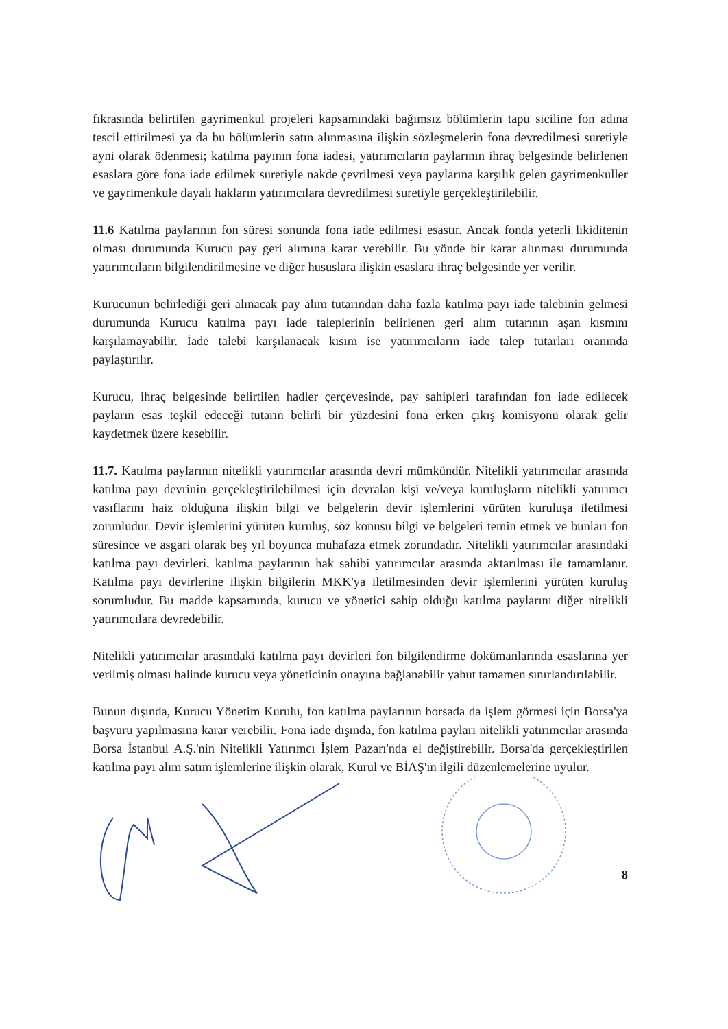fıkrasında belirtilen gayrimenkul projeleri kapsamındaki bağımsız bölümlerin tapu siciline fon adına tescil ettirilmesi ya da bu bölümlerin satın alınmasına ilişkin sözleşmelerin fona devredilmesi suretiyle ayni olarak ödenmesi; katılma payının fona iadesi, yatırımcıların paylarının ihraç belgesinde belirlenen esaslara göre fona iade edilmek suretiyle nakde çevrilmesi veya paylarına karşılık gelen gayrimenkuller ve gayrimenkule dayalı hakların yatırımcılara devredilmesi suretiyle gerçekleştirilebilir.
11.6 Katılma paylarının fon süresi sonunda fona iade edilmesi esastır. Ancak fonda yeterli likiditenin olması durumunda Kurucu pay geri alımına karar verebilir. Bu yönde bir karar alınması durumunda yatırımcıların bilgilendirilmesine ve diğer hususlara ilişkin esaslara ihraç belgesinde yer verilir.
Kurucunun belirlediği geri alınacak pay alım tutarından daha fazla katılma payı iade talebinin gelmesi durumunda Kurucu katılma payı iade taleplerinin belirlenen geri alım tutarının aşan kısmını karşılamayabilir. İade talebi karşılanacak kısım ise yatırımcıların iade talep tutarları oranında paylaştırılır.
Kurucu, ihraç belgesinde belirtilen hadler çerçevesinde, pay sahipleri tarafından fon iade edilecek payların esas teşkil edeceği tutarın belirli bir yüzdesini fona erken çıkış komisyonu olarak gelir kaydetmek üzere kesebilir.
11.7. Katılma paylarının nitelikli yatırımcılar arasında devri mümkündür. Nitelikli yatırımcılar arasında katılma payı devrinin gerçekleştirilebilmesi için devralan kişi ve/veya kuruluşların nitelikli yatırımcı vasıflarını haiz olduğuna ilişkin bilgi ve belgelerin devir işlemlerini yürüten kuruluşa iletilmesi zorunludur. Devir işlemlerini yürüten kuruluş, söz konusu bilgi ve belgeleri temin etmek ve bunları fon süresince ve asgari olarak beş yıl boyunca muhafaza etmek zorundadır. Nitelikli yatırımcılar arasındaki katılma payı devirleri, katılma paylarının hak sahibi yatırımcılar arasında aktarılması ile tamamlanır. Katılma payı devirlerine ilişkin bilgilerin MKK'ya iletilmesinden devir işlemlerini yürüten kuruluş sorumludur. Bu madde kapsamında, kurucu ve yönetici sahip olduğu katılma paylarını diğer nitelikli yatırımcılara devredebilir.
Nitelikli yatırımcılar arasındaki katılma payı devirleri fon bilgilendirme dokümanlarında esaslarına yer verilmiş olması halinde kurucu veya yöneticinin onayına bağlanabilir yahut tamamen sınırlandırılabilir.
Bunun dışında, Kurucu Yönetim Kurulu, fon katılma paylarının borsada da işlem görmesi için Borsa'ya başvuru yapılmasına karar verebilir. Fona iade dışında, fon katılma payları nitelikli yatırımcılar arasında Borsa İstanbul A.Ş.'nin Nitelikli Yatırımcı İşlem Pazarı'nda el değiştirebilir. Borsa'da gerçekleştirilen katılma payı alım satım işlemlerine ilişkin olarak, Kurul ve BİAŞ'ın ilgili düzenlemelerine uyulur.
8